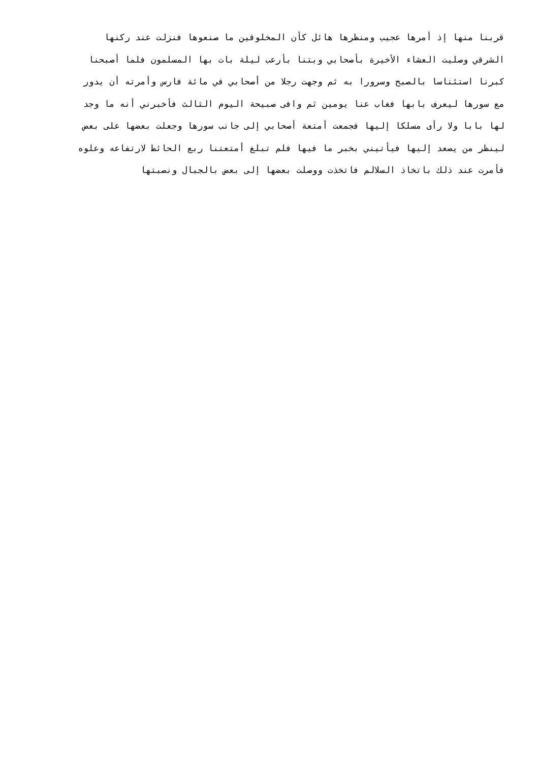قربنا منها إذ أمرها عجيب ومنظرها هائل كأن المخلوقين ما صنعوها فنزلت عند ركنها
الشرقي وصليت العشاء الأخيرة بأصحابي وبتنا بأرعب ليلة بات بها المسلمون فلما أصبحنا
كبرنا استئناسا بالصبح وسرورا به ثم وجهت رجلا من أصحابي في مائة فارس وأمرته أن يدور
مع سورها ليعرف بابها فغاب عنا يومين ثم وافى صبيحة اليوم الثالث فأخبرني أنه ما وجد
لها بابا ولا رأى مسلكا إليها فجمعت أمتعة أصحابي إلى جانب سورها وجعلت بعضها على بعض
لينظر من يصعد إليها فيأتيني بخبر ما فيها فلم تبلغ أمتعتنا ربع الحائط لارتفاعه وعلوه
فأمرت عند ذلك باتخاذ السلالم فاتخذت ووصلت بعضها إلى بعض بالجبال ونصبتها